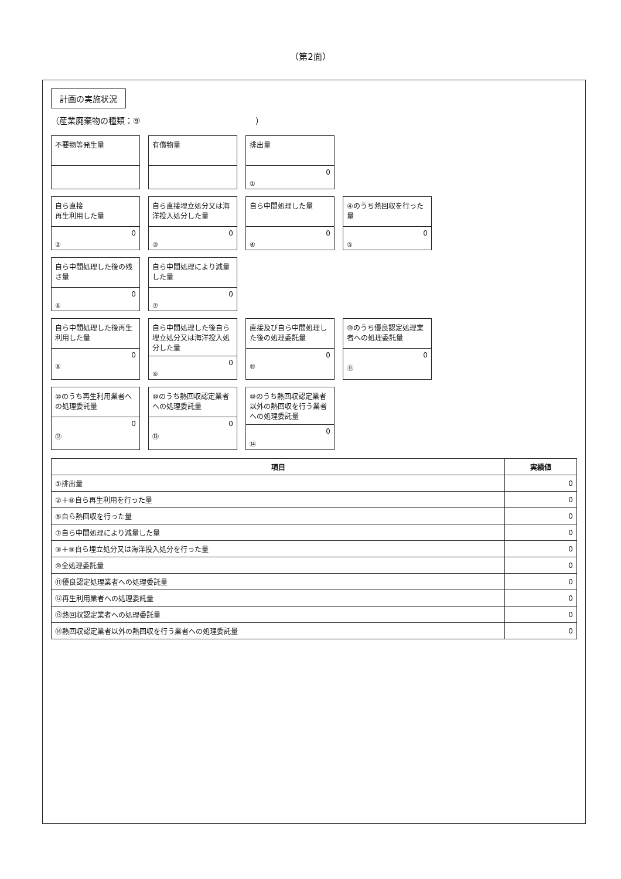（第2面）
計画の実施状況
（産業廃棄物の種類：⑨　　　　　　　　　　　　　　）
不要物等発生量
有償物量
排出量
0
①
自ら直接
再生利用した量
0
②
自ら直接埋立処分又は海洋投入処分した量
0
③
自ら中間処理した量
0
④
④のうち熱回収を行った量
0
⑤
自ら中間処理した後の残さ量
0
⑥
自ら中間処理により減量した量
0
⑦
自ら中間処理した後再生利用した量
0
⑧
自ら中間処理した後自ら埋立処分又は海洋投入処分した量
0
⑨
直接及び自ら中間処理した後の処理委託量
0
⑩
⑩のうち優良認定処理業者への処理委託量
0
⑪
⑩のうち再生利用業者への処理委託量
0
⑫
⑩のうち熱回収認定業者への処理委託量
0
⑬
⑩のうち熱回収認定業者以外の熱回収を行う業者への処理委託量
0
⑭
| 項目 | 実績値 |
| --- | --- |
| ①排出量 | 0 |
| ②＋⑧自ら再生利用を行った量 | 0 |
| ⑤自ら熱回収を行った量 | 0 |
| ⑦自ら中間処理により減量した量 | 0 |
| ③＋⑨自ら埋立処分又は海洋投入処分を行った量 | 0 |
| ⑩全処理委託量 | 0 |
| ⑪優良認定処理業者への処理委託量 | 0 |
| ⑫再生利用業者への処理委託量 | 0 |
| ⑬熱回収認定業者への処理委託量 | 0 |
| ⑭熱回収認定業者以外の熱回収を行う業者への処理委託量 | 0 |